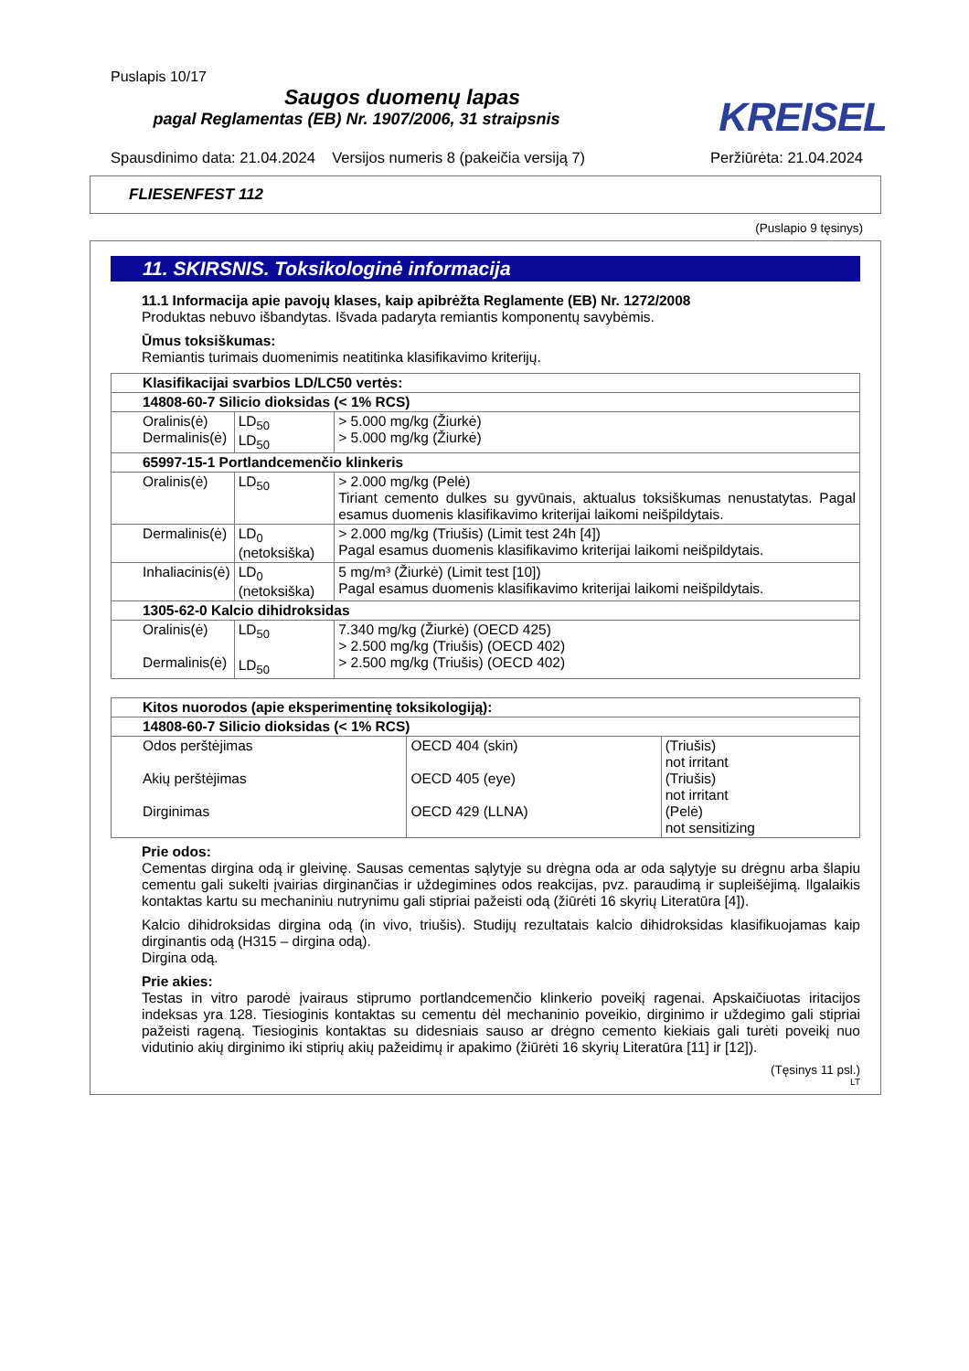Puslapis 10/17
Saugos duomenų lapas
pagal Reglamentas (EB) Nr. 1907/2006, 31 straipsnis
KREISEL
Spausdinimo data: 21.04.2024 Versijos numeris 8 (pakeičia versiją 7) Peržiūrėta: 21.04.2024
FLIESENFEST 112
(Puslapio 9 tęsinys)
11. SKIRSNIS. Toksikologinė informacija
11.1 Informacija apie pavojų klases, kaip apibrėžta Reglamente (EB) Nr. 1272/2008
Produktas nebuvo išbandytas. Išvada padaryta remiantis komponentų savybėmis.
Ūmus toksiškumas:
Remiantis turimais duomenimis neatitinka klasifikavimo kriterijų.
| Klasifikacijai svarbios LD/LC50 vertės: | | |
| --- | --- | --- |
| 14808-60-7 Silicio dioksidas (< 1% RCS) | | |
| Oralinis(ė) Dermalinis(ė) | LD<sub>50</sub> LD<sub>50</sub> | > 5.000 mg/kg (Žiurkė) > 5.000 mg/kg (Žiurkė) |
| 65997-15-1 Portlandcemenčio klinkeris | | |
| Oralinis(ė) | LD<sub>50</sub> | > 2.000 mg/kg (Pelė) Tiriant cemento dulkes su gyvūnais, aktualus toksiškumas nenustatytas. Pagal esamus duomenis klasifikavimo kriterijai laikomi neišpildytais. |
| Dermalinis(ė) | LD<sub>0</sub> (netoksiška) | > 2.000 mg/kg (Triušis) (Limit test 24h [4]) Pagal esamus duomenis klasifikavimo kriterijai laikomi neišpildytais. |
| Inhaliacinis(ė) | LD<sub>0</sub> (netoksiška) | 5 mg/m³ (Žiurkė) (Limit test [10]) Pagal esamus duomenis klasifikavimo kriterijai laikomi neišpildytais. |
| 1305-62-0 Kalcio dihidroksidas | | |
| Oralinis(ė) Dermalinis(ė) | LD<sub>50</sub> LD<sub>50</sub> | 7.340 mg/kg (Žiurkė) (OECD 425) > 2.500 mg/kg (Triušis) (OECD 402) > 2.500 mg/kg (Triušis) (OECD 402) |
| Kitos nuorodos (apie eksperimentinę toksikologiją): | | |
| --- | --- | --- |
| 14808-60-7 Silicio dioksidas (< 1% RCS) | | |
| Odos perštėjimas Akių perštėjimas Dirginimas | OECD 404 (skin) OECD 405 (eye) OECD 429 (LLNA) | (Triušis) not irritant (Triušis) not irritant (Pelė) not sensitizing |
Prie odos:
Cementas dirgina odą ir gleivinę. Sausas cementas sąlytyje su drėgna oda ar oda sąlytyje su drėgnu arba šlapiu cementu gali sukelti įvairias dirginančias ir uždegimines odos reakcijas, pvz. paraudimą ir supleišėjimą. Ilgalaikis kontaktas kartu su mechaniniu nutrynimu gali stipriai pažeisti odą (žiūrėti 16 skyrių Literatūra [4]).
Kalcio dihidroksidas dirgina odą (in vivo, triušis). Studijų rezultatais kalcio dihidroksidas klasifikuojamas kaip dirginantis odą (H315 – dirgina odą).
Dirgina odą.
Prie akies:
Testas in vitro parodė įvairaus stiprumo portlandcemenčio klinkerio poveikį ragenai. Apskaičiuotas iritacijos indeksas yra 128. Tiesioginis kontaktas su cementu dėl mechaninio poveikio, dirginimo ir uždegimo gali stipriai pažeisti rageną. Tiesioginis kontaktas su didesniais sauso ar drėgno cemento kiekiais gali turėti poveikį nuo vidutinio akių dirginimo iki stiprių akių pažeidimų ir apakimo (žiūrėti 16 skyrių Literatūra [11] ir [12]).
(Tęsinys 11 psl.)
LT